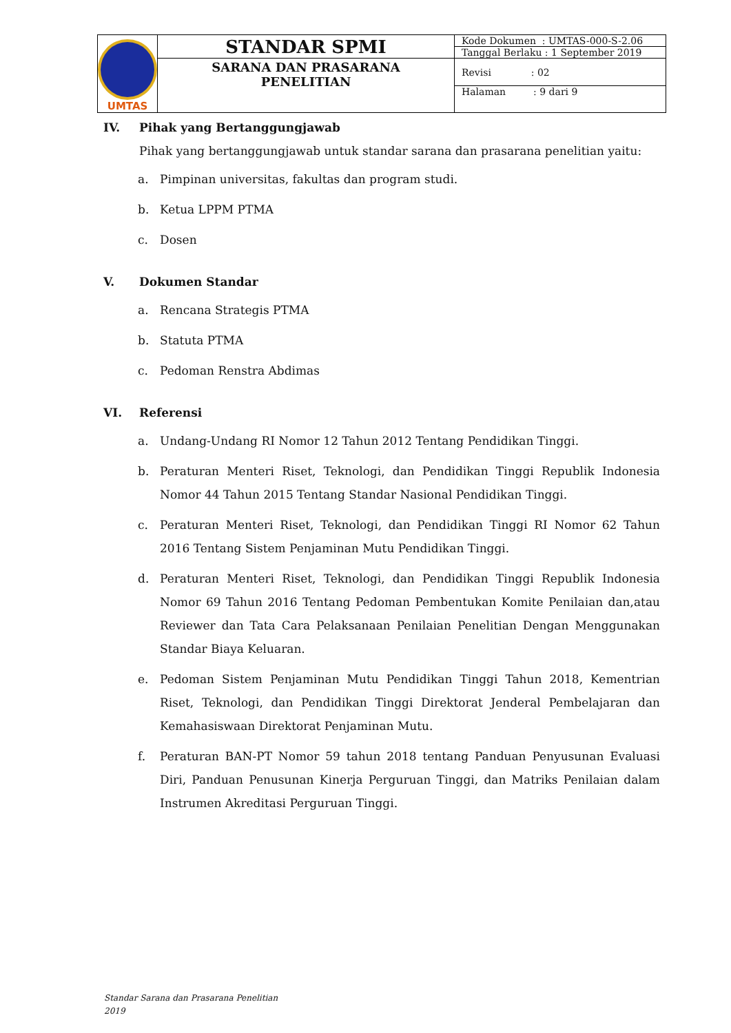| UMTAS | STANDAR SPMI | Kode Dokumen : UMTAS-000-S-2.06 |
| | | Tanggal Berlaku : 1 September 2019 |
| | SARANA DAN PRASARANA PENELITIAN | Revisi : 02 |
| | | Halaman : 9 dari 9 |
IV. Pihak yang Bertanggungjawab
Pihak yang bertanggungjawab untuk standar sarana dan prasarana penelitian yaitu:
a. Pimpinan universitas, fakultas dan program studi.
b. Ketua LPPM PTMA
c. Dosen
V. Dokumen Standar
a. Rencana Strategis PTMA
b. Statuta PTMA
c. Pedoman Renstra Abdimas
VI. Referensi
a. Undang-Undang RI Nomor 12 Tahun 2012 Tentang Pendidikan Tinggi.
b. Peraturan Menteri Riset, Teknologi, dan Pendidikan Tinggi Republik Indonesia Nomor 44 Tahun 2015 Tentang Standar Nasional Pendidikan Tinggi.
c. Peraturan Menteri Riset, Teknologi, dan Pendidikan Tinggi RI Nomor 62 Tahun 2016 Tentang Sistem Penjaminan Mutu Pendidikan Tinggi.
d. Peraturan Menteri Riset, Teknologi, dan Pendidikan Tinggi Republik Indonesia Nomor 69 Tahun 2016 Tentang Pedoman Pembentukan Komite Penilaian dan,atau Reviewer dan Tata Cara Pelaksanaan Penilaian Penelitian Dengan Menggunakan Standar Biaya Keluaran.
e. Pedoman Sistem Penjaminan Mutu Pendidikan Tinggi Tahun 2018, Kementrian Riset, Teknologi, dan Pendidikan Tinggi Direktorat Jenderal Pembelajaran dan Kemahasiswaan Direktorat Penjaminan Mutu.
f. Peraturan BAN-PT Nomor 59 tahun 2018 tentang Panduan Penyusunan Evaluasi Diri, Panduan Penusunan Kinerja Perguruan Tinggi, dan Matriks Penilaian dalam Instrumen Akreditasi Perguruan Tinggi.
Standar Sarana dan Prasarana Penelitian
2019